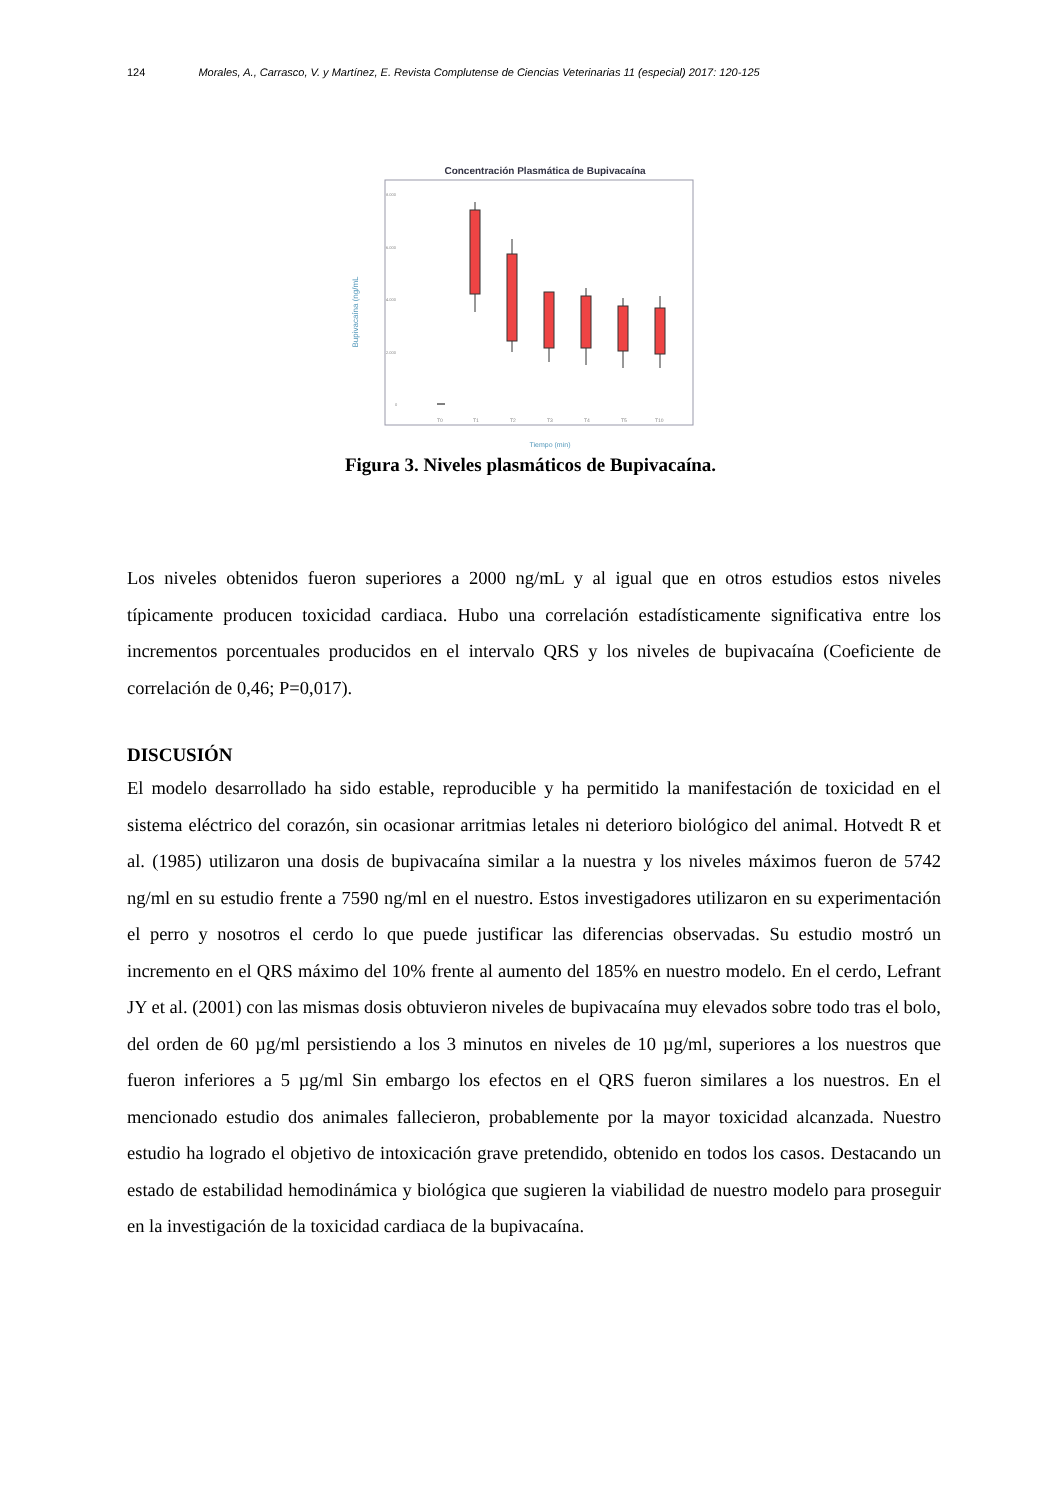124 Morales, A., Carrasco, V. y Martínez, E. Revista Complutense de Ciencias Veterinarias 11 (especial) 2017: 120-125
Concentración Plasmática de Bupivacaína
Bupivacaína (ng/mL
8.000
6.000
4.000
2.000
0
T0
T1
T2
T3
T4
T5
T10
Tiempo (min)
Figura 3. Niveles plasmáticos de Bupivacaína.
Los niveles obtenidos fueron superiores a 2000 ng/mL y al igual que en otros estudios estos niveles típicamente producen toxicidad cardiaca. Hubo una correlación estadísticamente significativa entre los incrementos porcentuales producidos en el intervalo QRS y los niveles de bupivacaína (Coeficiente de correlación de 0,46; P=0,017).
DISCUSIÓN
El modelo desarrollado ha sido estable, reproducible y ha permitido la manifestación de toxicidad en el sistema eléctrico del corazón, sin ocasionar arritmias letales ni deterioro biológico del animal. Hotvedt R et al. (1985) utilizaron una dosis de bupivacaína similar a la nuestra y los niveles máximos fueron de 5742 ng/ml en su estudio frente a 7590 ng/ml en el nuestro. Estos investigadores utilizaron en su experimentación el perro y nosotros el cerdo lo que puede justificar las diferencias observadas. Su estudio mostró un incremento en el QRS máximo del 10% frente al aumento del 185% en nuestro modelo. En el cerdo, Lefrant JY et al. (2001) con las mismas dosis obtuvieron niveles de bupivacaína muy elevados sobre todo tras el bolo, del orden de 60 µg/ml persistiendo a los 3 minutos en niveles de 10 µg/ml, superiores a los nuestros que fueron inferiores a 5 µg/ml Sin embargo los efectos en el QRS fueron similares a los nuestros. En el mencionado estudio dos animales fallecieron, probablemente por la mayor toxicidad alcanzada. Nuestro estudio ha logrado el objetivo de intoxicación grave pretendido, obtenido en todos los casos. Destacando un estado de estabilidad hemodinámica y biológica que sugieren la viabilidad de nuestro modelo para proseguir en la investigación de la toxicidad cardiaca de la bupivacaína.